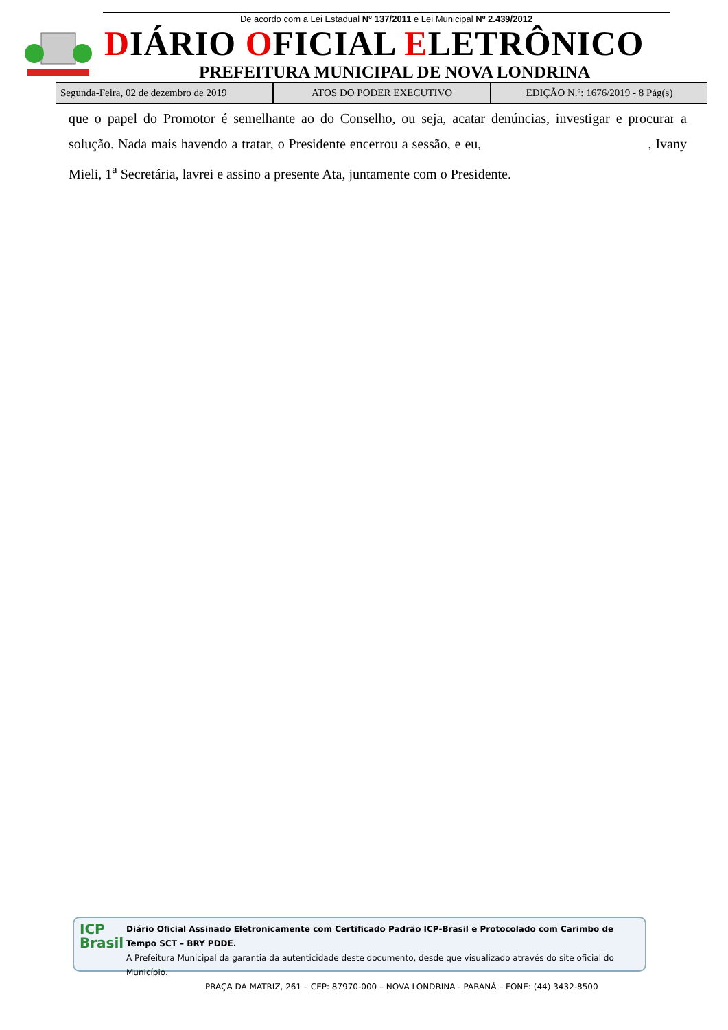De acordo com a Lei Estadual N° 137/2011 e Lei Municipal Nº 2.439/2012
DIÁRIO OFICIAL ELETRÔNICO
PREFEITURA MUNICIPAL DE NOVA LONDRINA
Segunda-Feira, 02 de dezembro de 2019
ATOS DO PODER EXECUTIVO EDIÇÃO N.º: 1676/2019 - 8 Pág(s)
que o papel do Promotor é semelhante ao do Conselho, ou seja, acatar denúncias, investigar e procurar a solução. Nada mais havendo a tratar, o Presidente encerrou a sessão, e eu, , Ivany Mieli, 1<sup>a</sup> Secretária, lavrei e assino a presente Ata, juntamente com o Presidente.
ICP
Brasil
Diário Oficial Assinado Eletronicamente com Certificado Padrão ICP-Brasil e Protocolado com Carimbo de Tempo SCT – BRY PDDE.
A Prefeitura Municipal da garantia da autenticidade deste documento, desde que visualizado através do site oficial do Município.
PRAÇA DA MATRIZ, 261 – CEP: 87970-000 – NOVA LONDRINA - PARANÁ – FONE: (44) 3432-8500